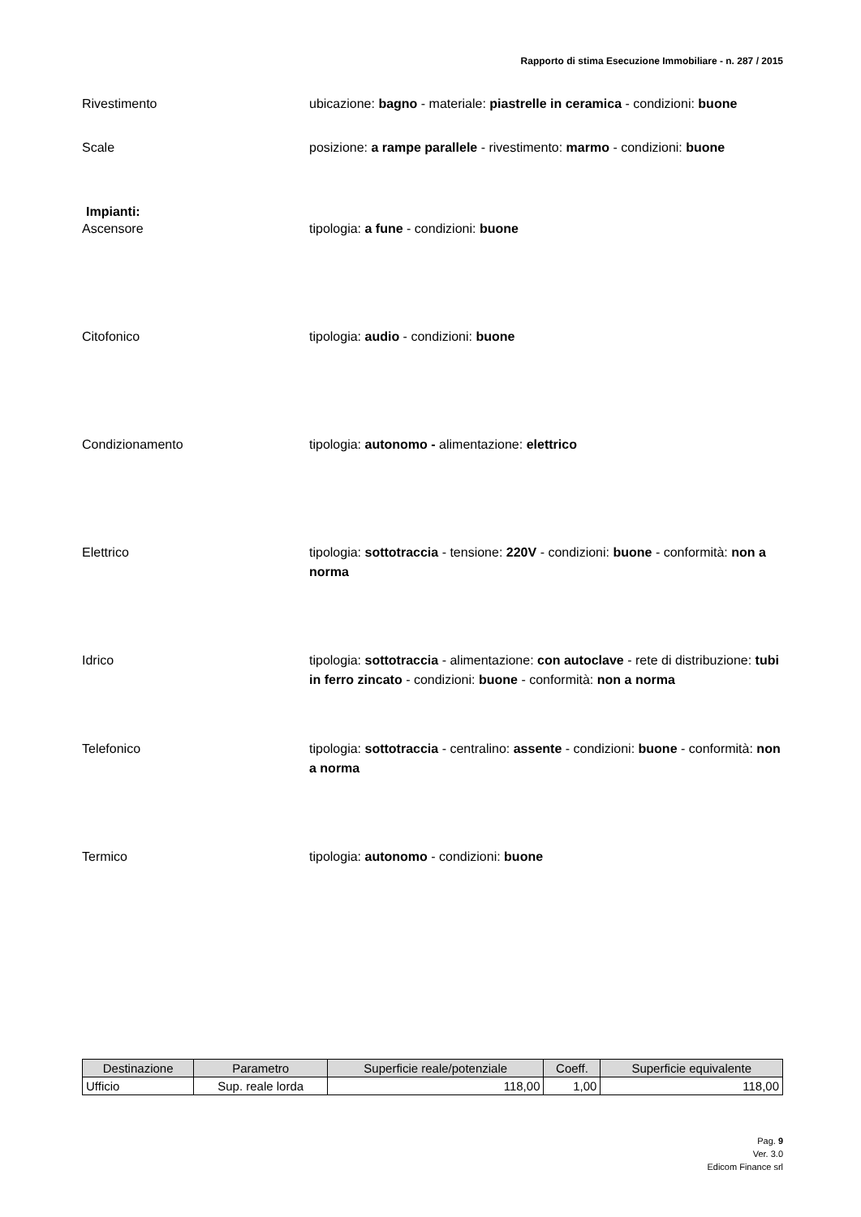Rapporto di stima Esecuzione Immobiliare - n. 287 / 2015
Rivestimento ubicazione: bagno - materiale: piastrelle in ceramica - condizioni: buone
Scale posizione: a rampe parallele - rivestimento: marmo - condizioni: buone
Impianti:
Ascensore tipologia: a fune - condizioni: buone
Citofonico tipologia: audio - condizioni: buone
Condizionamento tipologia: autonomo - alimentazione: elettrico
Elettrico tipologia: sottotraccia - tensione: 220V - condizioni: buone - conformità: non a norma
Idrico tipologia: sottotraccia - alimentazione: con autoclave - rete di distribuzione: tubi in ferro zincato - condizioni: buone - conformità: non a norma
Telefonico tipologia: sottotraccia - centralino: assente - condizioni: buone - conformità: non a norma
Termico tipologia: autonomo - condizioni: buone
| Destinazione | Parametro | Superficie reale/potenziale | Coeff. | Superficie equivalente |
| --- | --- | --- | --- | --- |
| Ufficio | Sup. reale lorda | 118,00 | 1,00 | 118,00 |
Pag. 9
Ver. 3.0
Edicom Finance srl